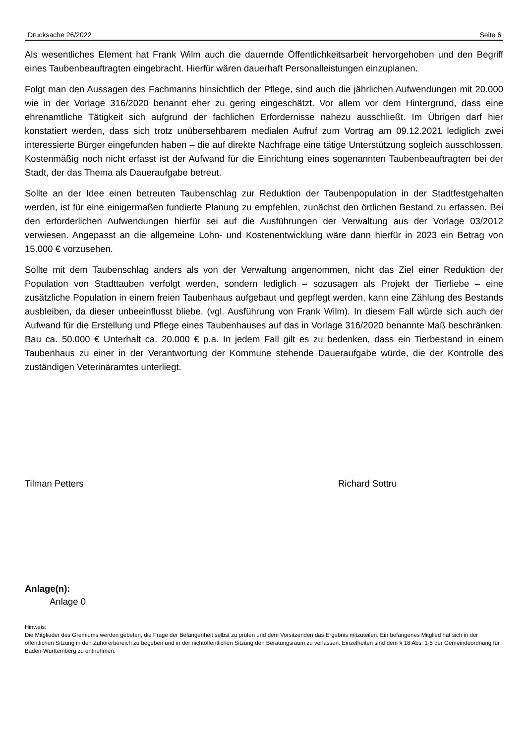Drucksache 26/2022 Seite 6
Als wesentliches Element hat Frank Wilm auch die dauernde Öffentlichkeitsarbeit hervorgehoben und den Begriff eines Taubenbeauftragten eingebracht. Hierfür wären dauerhaft Personalleistungen einzuplanen.
Folgt man den Aussagen des Fachmanns hinsichtlich der Pflege, sind auch die jährlichen Aufwendungen mit 20.000 wie in der Vorlage 316/2020 benannt eher zu gering eingeschätzt. Vor allem vor dem Hintergrund, dass eine ehrenamtliche Tätigkeit sich aufgrund der fachlichen Erfordernisse nahezu ausschließt. Im Übrigen darf hier konstatiert werden, dass sich trotz unübersehbarem medialen Aufruf zum Vortrag am 09.12.2021 lediglich zwei interessierte Bürger eingefunden haben – die auf direkte Nachfrage eine tätige Unterstützung sogleich ausschlossen. Kostenmäßig noch nicht erfasst ist der Aufwand für die Einrichtung eines sogenannten Taubenbeauftragten bei der Stadt, der das Thema als Daueraufgabe betreut.
Sollte an der Idee einen betreuten Taubenschlag zur Reduktion der Taubenpopulation in der Stadtfestgehalten werden, ist für eine einigermaßen fundierte Planung zu empfehlen, zunächst den örtlichen Bestand zu erfassen. Bei den erforderlichen Aufwendungen hierfür sei auf die Ausführungen der Verwaltung aus der Vorlage 03/2012 verwiesen. Angepasst an die allgemeine Lohn- und Kostenentwicklung wäre dann hierfür in 2023 ein Betrag von 15.000 € vorzusehen.
Sollte mit dem Taubenschlag anders als von der Verwaltung angenommen, nicht das Ziel einer Reduktion der Population von Stadttauben verfolgt werden, sondern lediglich – sozusagen als Projekt der Tierliebe – eine zusätzliche Population in einem freien Taubenhaus aufgebaut und gepflegt werden, kann eine Zählung des Bestands ausbleiben, da dieser unbeeinflusst bliebe. (vgl. Ausführung von Frank Wilm). In diesem Fall würde sich auch der Aufwand für die Erstellung und Pflege eines Taubenhauses auf das in Vorlage 316/2020 benannte Maß beschränken. Bau ca. 50.000 € Unterhalt ca. 20.000 € p.a. In jedem Fall gilt es zu bedenken, dass ein Tierbestand in einem Taubenhaus zu einer in der Verantwortung der Kommune stehende Daueraufgabe würde, die der Kontrolle des zuständigen Veterinäramtes unterliegt.
Tilman Petters Richard Sottru
Anlage(n):
Anlage 0
Hinweis:
Die Mitglieder des Gremiums werden gebeten, die Frage der Befangenheit selbst zu prüfen und dem Vorsitzenden das Ergebnis mitzuteilen. Ein befangenes Mitglied hat sich in der öffentlichen Sitzung in den Zuhörerbereich zu begeben und in der nichtöffentlichen Sitzung den Beratungsraum zu verlassen. Einzelheiten sind dem § 18 Abs. 1-5 der Gemeindeordnung für Baden-Württemberg zu entnehmen.